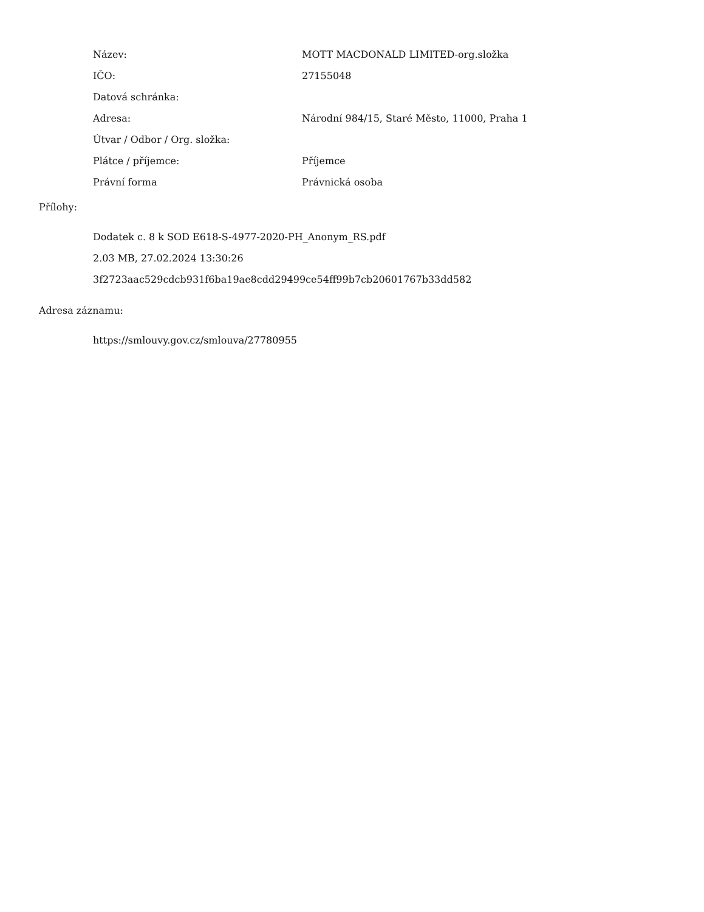| Název: | MOTT MACDONALD LIMITED-org.složka |
| IČO: | 27155048 |
| Datová schránka: | |
| Adresa: | Národní 984/15, Staré Město, 11000, Praha 1 |
| Útvar / Odbor / Org. složka: | |
| Plátce / příjemce: | Příjemce |
| Právní forma | Právnická osoba |
Přílohy:
Dodatek c. 8 k SOD E618-S-4977-2020-PH_Anonym_RS.pdf
2.03 MB, 27.02.2024 13:30:26
3f2723aac529cdcb931f6ba19ae8cdd29499ce54ff99b7cb20601767b33dd582
Adresa záznamu:
https://smlouvy.gov.cz/smlouva/27780955